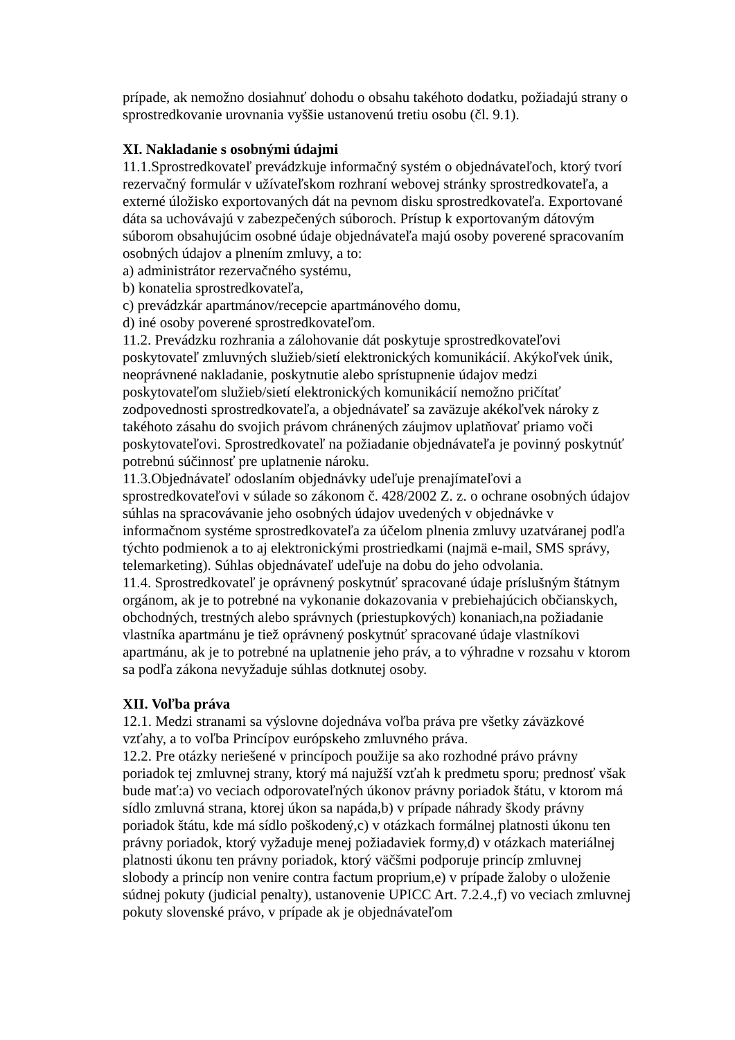prípade, ak nemožno dosiahnuť dohodu o obsahu takéhoto dodatku, požiadajú strany o sprostredkovanie urovnania vyššie ustanovenú tretiu osobu (čl. 9.1).
XI. Nakladanie s osobnými údajmi
11.1.Sprostredkovateľ prevádzkuje informačný systém o objednávateľoch, ktorý tvorí rezervačný formulár v užívateľskom rozhraní webovej stránky sprostredkovateľa, a externé úložisko exportovaných dát na pevnom disku sprostredkovateľa. Exportované dáta sa uchovávajú v zabezpečených súboroch. Prístup k exportovaným dátovým súborom obsahujúcim osobné údaje objednávateľa majú osoby poverené spracovaním osobných údajov a plnením zmluvy, a to:
a) administrátor rezervačného systému,
b) konatelia sprostredkovateľa,
c) prevádzkár apartmánov/recepcie apartmánového domu,
d) iné osoby poverené sprostredkovateľom.
11.2. Prevádzku rozhrania a zálohovanie dát poskytuje sprostredkovateľovi poskytovateľ zmluvných služieb/sietí elektronických komunikácií. Akýkoľvek únik, neoprávnené nakladanie, poskytnutie alebo sprístupnenie údajov medzi poskytovateľom služieb/sietí elektronických komunikácií nemožno pričítať zodpovednosti sprostredkovateľa, a objednávateľ sa zaväzuje akékoľvek nároky z takéhoto zásahu do svojich právom chránených záujmov uplatňovať priamo voči poskytovateľovi. Sprostredkovateľ na požiadanie objednávateľa je povinný poskytnúť potrebnú súčinnosť pre uplatnenie nároku.
11.3.Objednávateľ odoslaním objednávky udeľuje prenajímateľovi a sprostredkovateľovi v súlade so zákonom č. 428/2002 Z. z. o ochrane osobných údajov súhlas na spracovávanie jeho osobných údajov uvedených v objednávke v informačnom systéme sprostredkovateľa za účelom plnenia zmluvy uzatváranej podľa týchto podmienok a to aj elektronickými prostriedkami (najmä e-mail, SMS správy, telemarketing). Súhlas objednávateľ udeľuje na dobu do jeho odvolania.
11.4. Sprostredkovateľ je oprávnený poskytnúť spracované údaje príslušným štátnym orgánom, ak je to potrebné na vykonanie dokazovania v prebiehajúcich občianskych, obchodných, trestných alebo správnych (priestupkových) konaniach,na požiadanie vlastníka apartmánu je tiež oprávnený poskytnúť spracované údaje vlastníkovi apartmánu, ak je to potrebné na uplatnenie jeho práv, a to výhradne v rozsahu v ktorom sa podľa zákona nevyžaduje súhlas dotknutej osoby.
XII. Voľba práva
12.1. Medzi stranami sa výslovne dojednáva voľba práva pre všetky záväzkové vzťahy, a to voľba Princípov európskeho zmluvného práva.
12.2. Pre otázky neriešené v princípoch použije sa ako rozhodné právo právny poriadok tej zmluvnej strany, ktorý má najužší vzťah k predmetu sporu; prednosť však bude mať:a) vo veciach odporovateľných úkonov právny poriadok štátu, v ktorom má sídlo zmluvná strana, ktorej úkon sa napáda,b) v prípade náhrady škody právny poriadok štátu, kde má sídlo poškodený,c) v otázkach formálnej platnosti úkonu ten právny poriadok, ktorý vyžaduje menej požiadaviek formy,d) v otázkach materiálnej platnosti úkonu ten právny poriadok, ktorý väčšmi podporuje princíp zmluvnej slobody a princíp non venire contra factum proprium,e) v prípade žaloby o uloženie súdnej pokuty (judicial penalty), ustanovenie UPICC Art. 7.2.4.,f) vo veciach zmluvnej pokuty slovenské právo, v prípade ak je objednávateľom